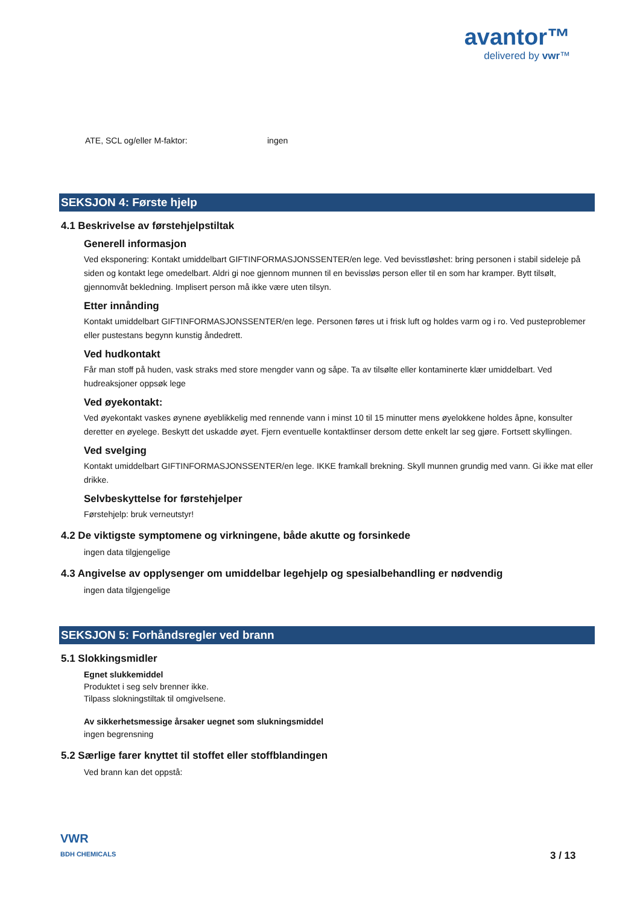avantor™
delivered by vwr™
ATE, SCL og/eller M-faktor: ingen
SEKSJON 4: Første hjelp
4.1 Beskrivelse av førstehjelpstiltak
Generell informasjon
Ved eksponering: Kontakt umiddelbart GIFTINFORMASJONSSENTER/en lege. Ved bevisstløshet: bring personen i stabil sideleje på siden og kontakt lege omedelbart. Aldri gi noe gjennom munnen til en bevissløs person eller til en som har kramper. Bytt tilsølt, gjennomvåt bekledning. Implisert person må ikke være uten tilsyn.
Etter innånding
Kontakt umiddelbart GIFTINFORMASJONSSENTER/en lege. Personen føres ut i frisk luft og holdes varm og i ro. Ved pusteproblemer eller pustestans begynn kunstig åndedrett.
Ved hudkontakt
Får man stoff på huden, vask straks med store mengder vann og såpe. Ta av tilsølte eller kontaminerte klær umiddelbart. Ved hudreaksjoner oppsøk lege
Ved øyekontakt:
Ved øyekontakt vaskes øynene øyeblikkelig med rennende vann i minst 10 til 15 minutter mens øyelokkene holdes åpne, konsulter deretter en øyelege. Beskytt det uskadde øyet. Fjern eventuelle kontaktlinser dersom dette enkelt lar seg gjøre. Fortsett skyllingen.
Ved svelging
Kontakt umiddelbart GIFTINFORMASJONSSENTER/en lege. IKKE framkall brekning. Skyll munnen grundig med vann. Gi ikke mat eller drikke.
Selvbeskyttelse for førstehjelper
Førstehjelp: bruk verneutstyr!
4.2 De viktigste symptomene og virkningene, både akutte og forsinkede
ingen data tilgjengelige
4.3 Angivelse av opplysenger om umiddelbar legehjelp og spesialbehandling er nødvendig
ingen data tilgjengelige
SEKSJON 5: Forhåndsregler ved brann
5.1 Slokkingsmidler
Egnet slukkemiddel
Produktet i seg selv brenner ikke.
Tilpass slokningstiltak til omgivelsene.
Av sikkerhetsmessige årsaker uegnet som slukningsmiddel
ingen begrensning
5.2 Særlige farer knyttet til stoffet eller stoffblandingen
Ved brann kan det oppstå:
VWR
BDH CHEMICALS
3 / 13